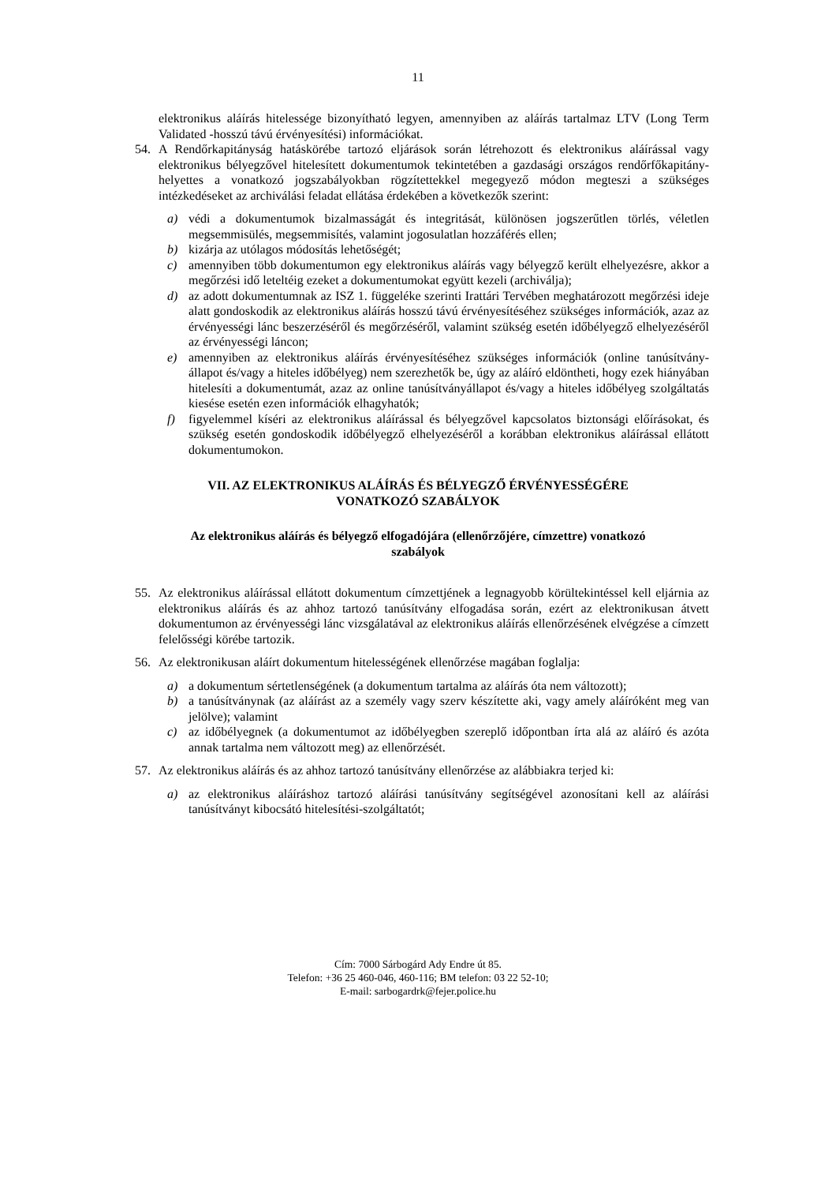11
elektronikus aláírás hitelessége bizonyítható legyen, amennyiben az aláírás tartalmaz LTV (Long Term Validated -hosszú távú érvényesítési) információkat.
54. A Rendőrkapitányság hatáskörébe tartozó eljárások során létrehozott és elektronikus aláírással vagy elektronikus bélyegzővel hitelesített dokumentumok tekintetében a gazdasági országos rendőrfőkapitány-helyettes a vonatkozó jogszabályokban rögzítettekkel megegyező módon megteszi a szükséges intézkedéseket az archiválási feladat ellátása érdekében a következők szerint:
a) védi a dokumentumok bizalmasságát és integritását, különösen jogszerűtlen törlés, véletlen megsemmisülés, megsemmisítés, valamint jogosulatlan hozzáférés ellen;
b) kizárja az utólagos módosítás lehetőségét;
c) amennyiben több dokumentumon egy elektronikus aláírás vagy bélyegző került elhelyezésre, akkor a megőrzési idő leteltéig ezeket a dokumentumokat együtt kezeli (archiválja);
d) az adott dokumentumnak az ISZ 1. függeléke szerinti Irattári Tervében meghatározott megőrzési ideje alatt gondoskodik az elektronikus aláírás hosszú távú érvényesítéséhez szükséges információk, azaz az érvényességi lánc beszerzéséről és megőrzéséről, valamint szükség esetén időbélyegző elhelyezéséről az érvényességi láncon;
e) amennyiben az elektronikus aláírás érvényesítéséhez szükséges információk (online tanúsítvány-állapot és/vagy a hiteles időbélyeg) nem szerezhetők be, úgy az aláíró eldöntheti, hogy ezek hiányában hitelesíti a dokumentumát, azaz az online tanúsítványállapot és/vagy a hiteles időbélyeg szolgáltatás kiesése esetén ezen információk elhagyhatók;
f) figyelemmel kíséri az elektronikus aláírással és bélyegzővel kapcsolatos biztonsági előírásokat, és szükség esetén gondoskodik időbélyegző elhelyezéséről a korábban elektronikus aláírással ellátott dokumentumokon.
VII. AZ ELEKTRONIKUS ALÁÍRÁS ÉS BÉLYEGZŐ ÉRVÉNYESSÉGÉRE
VONATKOZÓ SZABÁLYOK
Az elektronikus aláírás és bélyegző elfogadójára (ellenőrzőjére, címzettre) vonatkozó
szabályok
55. Az elektronikus aláírással ellátott dokumentum címzettjének a legnagyobb körültekintéssel kell eljárnia az elektronikus aláírás és az ahhoz tartozó tanúsítvány elfogadása során, ezért az elektronikusan átvett dokumentumon az érvényességi lánc vizsgálatával az elektronikus aláírás ellenőrzésének elvégzése a címzett felelősségi körébe tartozik.
56. Az elektronikusan aláírt dokumentum hitelességének ellenőrzése magában foglalja:
a) a dokumentum sértetlenségének (a dokumentum tartalma az aláírás óta nem változott);
b) a tanúsítványnak (az aláírást az a személy vagy szerv készítette aki, vagy amely aláíróként meg van jelölve); valamint
c) az időbélyegnek (a dokumentumot az időbélyegben szereplő időpontban írta alá az aláíró és azóta annak tartalma nem változott meg) az ellenőrzését.
57. Az elektronikus aláírás és az ahhoz tartozó tanúsítvány ellenőrzése az alábbiakra terjed ki:
a) az elektronikus aláíráshoz tartozó aláírási tanúsítvány segítségével azonosítani kell az aláírási tanúsítványt kibocsátó hitelesítési-szolgáltatót;
Cím: 7000 Sárbogárd Ady Endre út 85.
Telefon: +36 25 460-046, 460-116; BM telefon: 03 22 52-10;
E-mail: sarbogardrk@fejer.police.hu